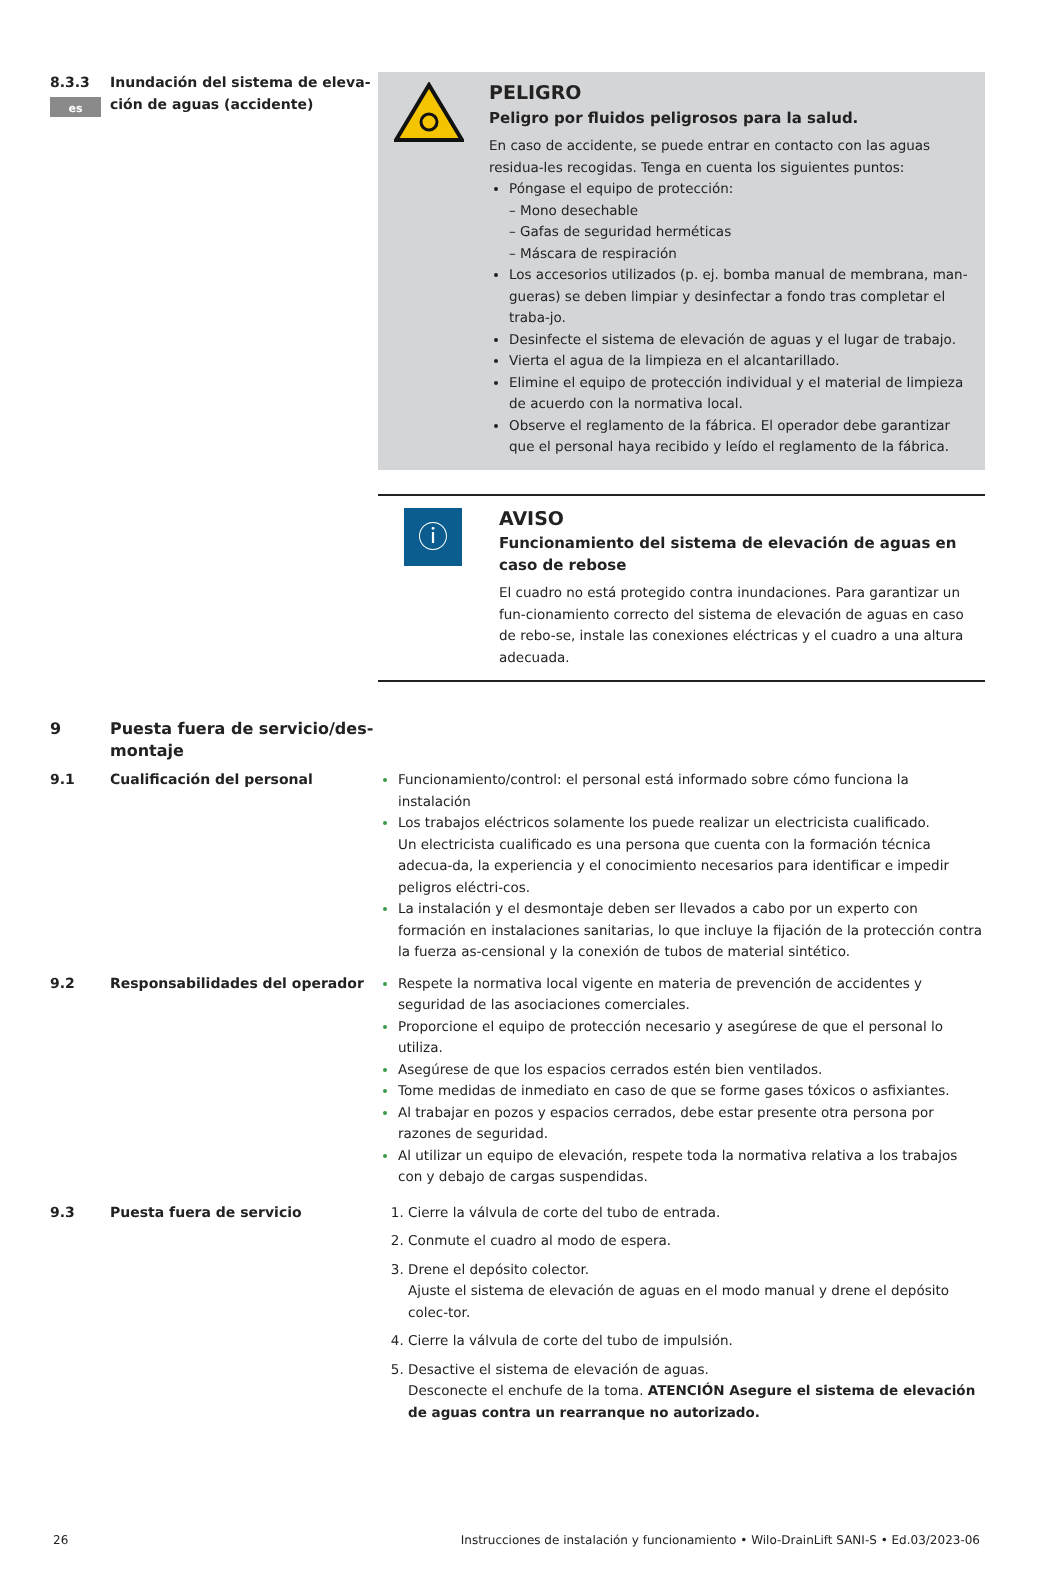es
8.3.3 Inundación del sistema de eleva-ción de aguas (accidente)
PELIGRO
Peligro por fluidos peligrosos para la salud.
En caso de accidente, se puede entrar en contacto con las aguas residua-les recogidas. Tenga en cuenta los siguientes puntos:
Póngase el equipo de protección:
– Mono desechable
– Gafas de seguridad herméticas
– Máscara de respiración
Los accesorios utilizados (p. ej. bomba manual de membrana, man-gueras) se deben limpiar y desinfectar a fondo tras completar el traba-jo.
Desinfecte el sistema de elevación de aguas y el lugar de trabajo.
Vierta el agua de la limpieza en el alcantarillado.
Elimine el equipo de protección individual y el material de limpieza de acuerdo con la normativa local.
Observe el reglamento de la fábrica. El operador debe garantizar que el personal haya recibido y leído el reglamento de la fábrica.
ⓘ
AVISO
Funcionamiento del sistema de elevación de aguas en caso de rebose
El cuadro no está protegido contra inundaciones. Para garantizar un fun-cionamiento correcto del sistema de elevación de aguas en caso de rebo-se, instale las conexiones eléctricas y el cuadro a una altura adecuada.
9 Puesta fuera de servicio/des-montaje
9.1 Cualificación del personal Funcionamiento/control: el personal está informado sobre cómo funciona la instalación
Los trabajos eléctricos solamente los puede realizar un electricista cualificado.
Un electricista cualificado es una persona que cuenta con la formación técnica adecua-da, la experiencia y el conocimiento necesarios para identificar e impedir peligros eléctri-cos.
La instalación y el desmontaje deben ser llevados a cabo por un experto con formación en instalaciones sanitarias, lo que incluye la fijación de la protección contra la fuerza as-censional y la conexión de tubos de material sintético.
9.2 Responsabilidades del operador Respete la normativa local vigente en materia de prevención de accidentes y seguridad de las asociaciones comerciales.
Proporcione el equipo de protección necesario y asegúrese de que el personal lo utiliza.
Asegúrese de que los espacios cerrados estén bien ventilados.
Tome medidas de inmediato en caso de que se forme gases tóxicos o asfixiantes.
Al trabajar en pozos y espacios cerrados, debe estar presente otra persona por razones de seguridad.
Al utilizar un equipo de elevación, respete toda la normativa relativa a los trabajos con y debajo de cargas suspendidas.
9.3 Puesta fuera de servicio Cierre la válvula de corte del tubo de entrada.
Conmute el cuadro al modo de espera.
Drene el depósito colector.
Ajuste el sistema de elevación de aguas en el modo manual y drene el depósito colec-tor.
Cierre la válvula de corte del tubo de impulsión.
Desactive el sistema de elevación de aguas.
Desconecte el enchufe de la toma. ATENCIÓN Asegure el sistema de elevación de aguas contra un rearranque no autorizado.
26 Instrucciones de instalación y funcionamiento • Wilo-DrainLift SANI-S • Ed.03/2023-06